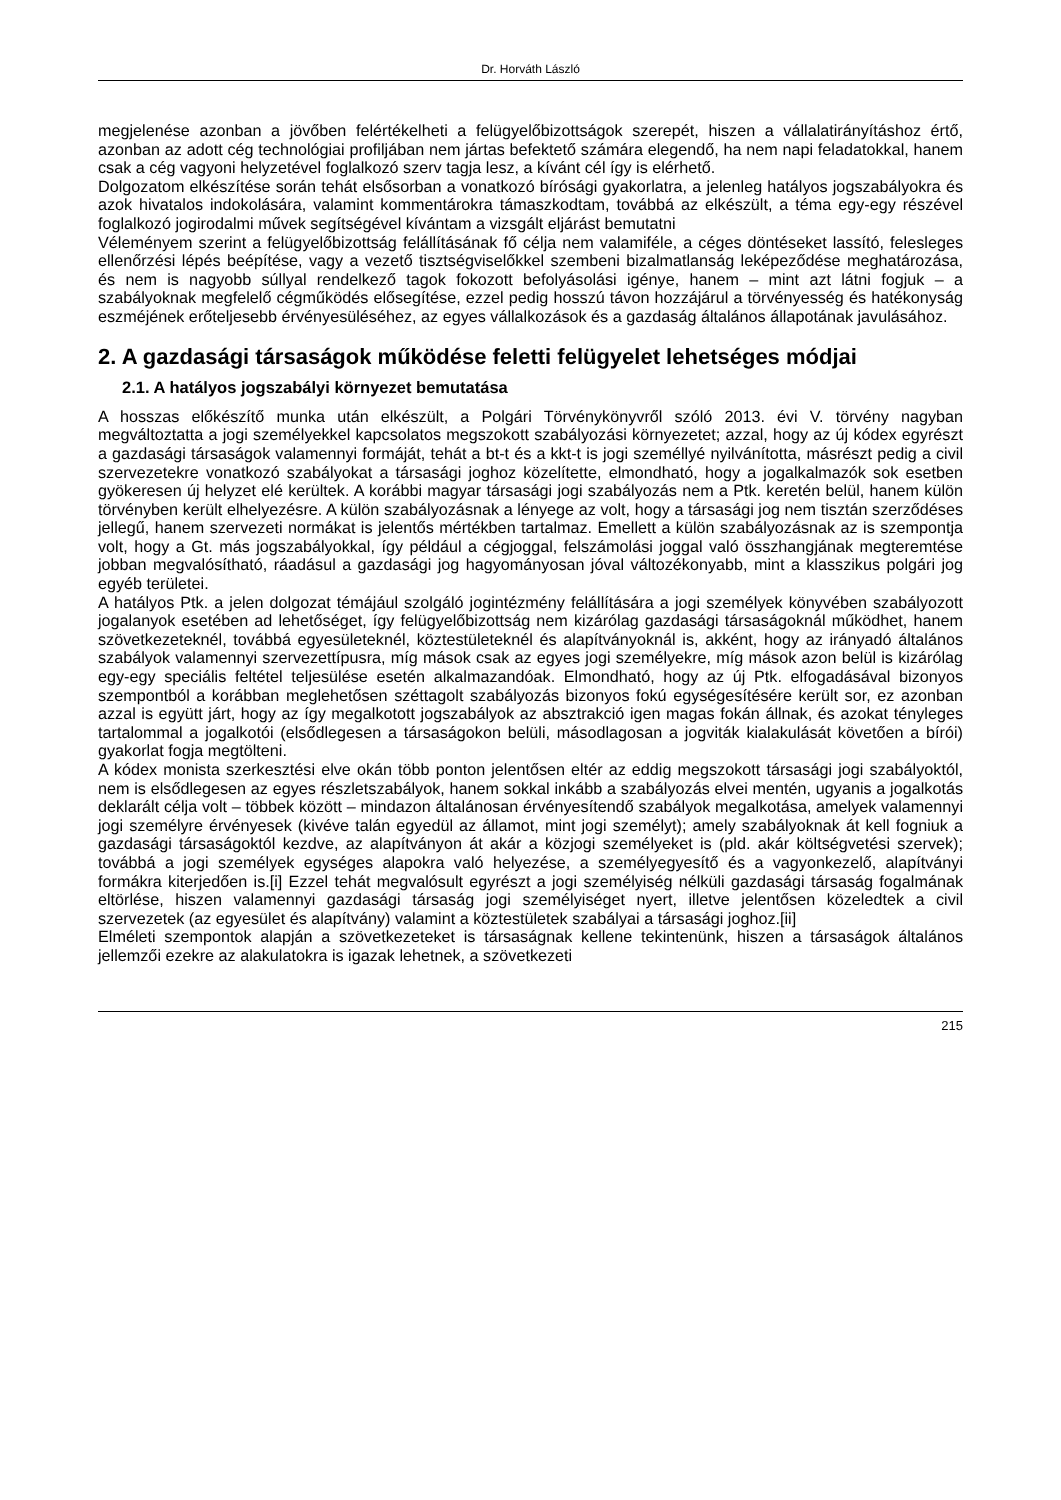Dr. Horváth László
megjelenése azonban a jövőben felértékelheti a felügyelőbizottságok szerepét, hiszen a vállalatirányításhoz értő, azonban az adott cég technológiai profiljában nem jártas befektető számára elegendő, ha nem napi feladatokkal, hanem csak a cég vagyoni helyzetével foglalkozó szerv tagja lesz, a kívánt cél így is elérhető.
Dolgozatom elkészítése során tehát elsősorban a vonatkozó bírósági gyakorlatra, a jelenleg hatályos jogszabályokra és azok hivatalos indokolására, valamint kommentárokra támaszkodtam, továbbá az elkészült, a téma egy-egy részével foglalkozó jogirodalmi művek segítségével kívántam a vizsgált eljárást bemutatni
Véleményem szerint a felügyelőbizottság felállításának fő célja nem valamiféle, a céges döntéseket lassító, felesleges ellenőrzési lépés beépítése, vagy a vezető tisztségviselőkkel szembeni bizalmatlanság leképeződése meghatározása, és nem is nagyobb súllyal rendelkező tagok fokozott befolyásolási igénye, hanem – mint azt látni fogjuk – a szabályoknak megfelelő cégműködés elősegítése, ezzel pedig hosszú távon hozzájárul a törvényesség és hatékonyság eszméjének erőteljesebb érvényesüléséhez, az egyes vállalkozások és a gazdaság általános állapotának javulásához.
2. A gazdasági társaságok működése feletti felügyelet lehetséges módjai
2.1. A hatályos jogszabályi környezet bemutatása
A hosszas előkészítő munka után elkészült, a Polgári Törvénykönyvről szóló 2013. évi V. törvény nagyban megváltoztatta a jogi személyekkel kapcsolatos megszokott szabályozási környezetet; azzal, hogy az új kódex egyrészt a gazdasági társaságok valamennyi formáját, tehát a bt-t és a kkt-t is jogi személlyé nyilvánította, másrészt pedig a civil szervezetekre vonatkozó szabályokat a társasági joghoz közelítette, elmondható, hogy a jogalkalmazók sok esetben gyökeresen új helyzet elé kerültek. A korábbi magyar társasági jogi szabályozás nem a Ptk. keretén belül, hanem külön törvényben került elhelyezésre. A külön szabályozásnak a lényege az volt, hogy a társasági jog nem tisztán szerződéses jellegű, hanem szervezeti normákat is jelentős mértékben tartalmaz. Emellett a külön szabályozásnak az is szempontja volt, hogy a Gt. más jogszabályokkal, így például a cégjoggal, felszámolási joggal való összhangjának megteremtése jobban megvalósítható, ráadásul a gazdasági jog hagyományosan jóval változékonyabb, mint a klasszikus polgári jog egyéb területei.
A hatályos Ptk. a jelen dolgozat témájául szolgáló jogintézmény felállítására a jogi személyek könyvében szabályozott jogalanyok esetében ad lehetőséget, így felügyelőbizottság nem kizárólag gazdasági társaságoknál működhet, hanem szövetkezeteknél, továbbá egyesületeknél, köztestületeknél és alapítványoknál is, akként, hogy az irányadó általános szabályok valamennyi szervezettípusra, míg mások csak az egyes jogi személyekre, míg mások azon belül is kizárólag egy-egy speciális feltétel teljesülése esetén alkalmazandóak. Elmondható, hogy az új Ptk. elfogadásával bizonyos szempontból a korábban meglehetősen széttagolt szabályozás bizonyos fokú egységesítésére került sor, ez azonban azzal is együtt járt, hogy az így megalkotott jogszabályok az absztrakció igen magas fokán állnak, és azokat tényleges tartalommal a jogalkotói (elsődlegesen a társaságokon belüli, másodlagosan a jogviták kialakulását követően a bírói) gyakorlat fogja megtölteni.
A kódex monista szerkesztési elve okán több ponton jelentősen eltér az eddig megszokott társasági jogi szabályoktól, nem is elsődlegesen az egyes részletszabályok, hanem sokkal inkább a szabályozás elvei mentén, ugyanis a jogalkotás deklarált célja volt – többek között – mindazon általánosan érvényesítendő szabályok megalkotása, amelyek valamennyi jogi személyre érvényesek (kivéve talán egyedül az államot, mint jogi személyt); amely szabályoknak át kell fogniuk a gazdasági társaságoktól kezdve, az alapítványon át akár a közjogi személyeket is (pld. akár költségvetési szervek); továbbá a jogi személyek egységes alapokra való helyezése, a személyegyesítő és a vagyonkezelő, alapítványi formákra kiterjedően is.[i] Ezzel tehát megvalósult egyrészt a jogi személyiség nélküli gazdasági társaság fogalmának eltörlése, hiszen valamennyi gazdasági társaság jogi személyiséget nyert, illetve jelentősen közeledtek a civil szervezetek (az egyesület és alapítvány) valamint a köztestületek szabályai a társasági joghoz.[ii]
Elméleti szempontok alapján a szövetkezeteket is társaságnak kellene tekintenünk, hiszen a társaságok általános jellemzői ezekre az alakulatokra is igazak lehetnek, a szövetkezeti
215